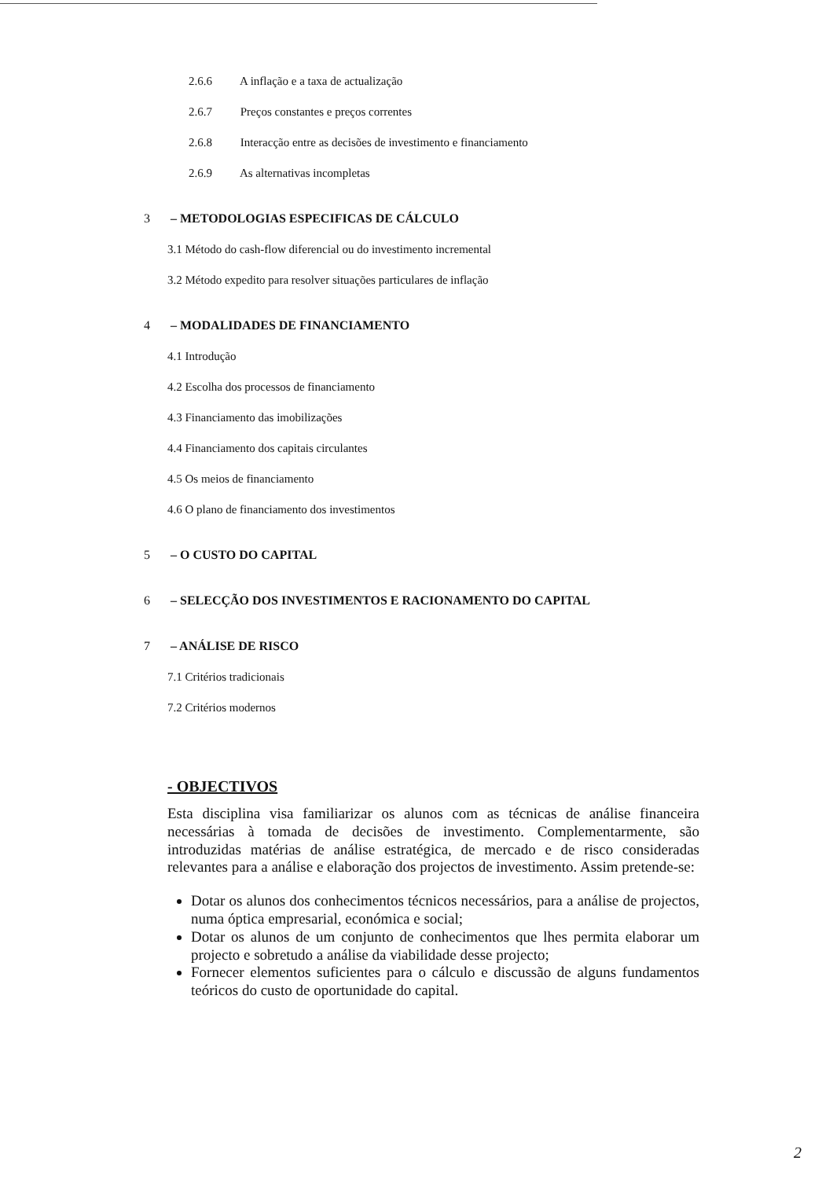2.6.6 A inflação e a taxa de actualização
2.6.7 Preços constantes e preços correntes
2.6.8 Interacção entre as decisões de investimento e financiamento
2.6.9 As alternativas incompletas
3 – METODOLOGIAS ESPECIFICAS DE CÁLCULO
3.1 Método do cash-flow diferencial ou do investimento incremental
3.2 Método expedito para resolver situações particulares de inflação
4 – MODALIDADES DE FINANCIAMENTO
4.1 Introdução
4.2 Escolha dos processos de financiamento
4.3 Financiamento das imobilizações
4.4 Financiamento dos capitais circulantes
4.5 Os meios de financiamento
4.6 O plano de financiamento dos investimentos
5 – O CUSTO DO CAPITAL
6 – SELECÇÃO DOS INVESTIMENTOS E RACIONAMENTO DO CAPITAL
7 – ANÁLISE DE RISCO
7.1 Critérios tradicionais
7.2 Critérios modernos
- OBJECTIVOS
Esta disciplina visa familiarizar os alunos com as técnicas de análise financeira necessárias à tomada de decisões de investimento. Complementarmente, são introduzidas matérias de análise estratégica, de mercado e de risco consideradas relevantes para a análise e elaboração dos projectos de investimento. Assim pretende-se:
Dotar os alunos dos conhecimentos técnicos necessários, para a análise de projectos, numa óptica empresarial, económica e social;
Dotar os alunos de um conjunto de conhecimentos que lhes permita elaborar um projecto e sobretudo a análise da viabilidade desse projecto;
Fornecer elementos suficientes para o cálculo e discussão de alguns fundamentos teóricos do custo de oportunidade do capital.
2